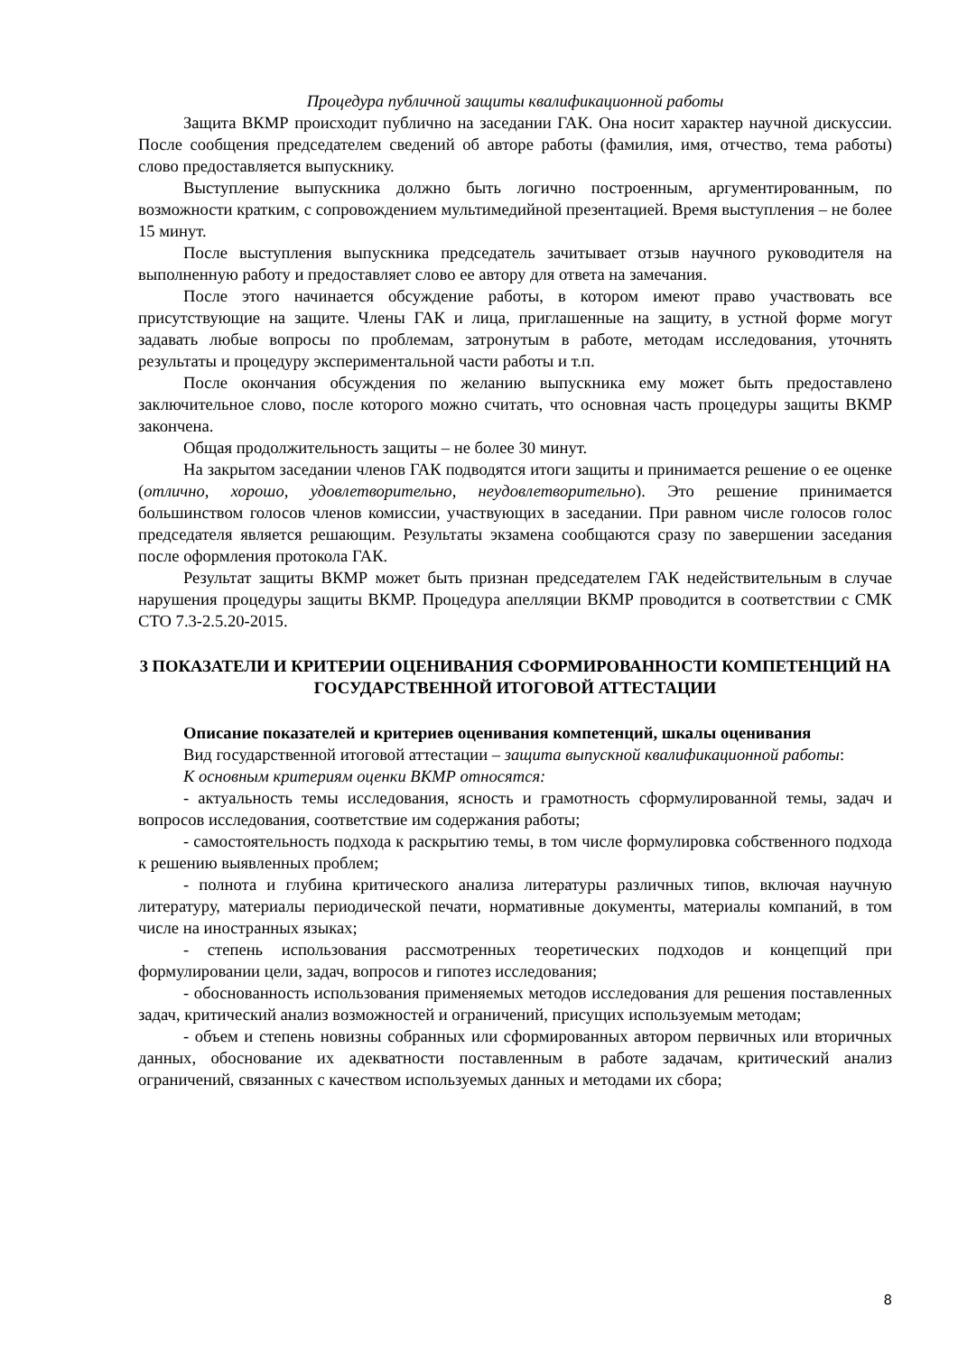Процедура публичной защиты квалификационной работы
Защита ВКМР происходит публично на заседании ГАК. Она носит характер научной дискуссии. После сообщения председателем сведений об авторе работы (фамилия, имя, отчество, тема работы) слово предоставляется выпускнику.
Выступление выпускника должно быть логично построенным, аргументированным, по возможности кратким, с сопровождением мультимедийной презентацией. Время выступления – не более 15 минут.
После выступления выпускника председатель зачитывает отзыв научного руководителя на выполненную работу и предоставляет слово ее автору для ответа на замечания.
После этого начинается обсуждение работы, в котором имеют право участвовать все присутствующие на защите. Члены ГАК и лица, приглашенные на защиту, в устной форме могут задавать любые вопросы по проблемам, затронутым в работе, методам исследования, уточнять результаты и процедуру экспериментальной части работы и т.п.
После окончания обсуждения по желанию выпускника ему может быть предоставлено заключительное слово, после которого можно считать, что основная часть процедуры защиты ВКМР закончена.
Общая продолжительность защиты – не более 30 минут.
На закрытом заседании членов ГАК подводятся итоги защиты и принимается решение о ее оценке (отлично, хорошо, удовлетворительно, неудовлетворительно). Это решение принимается большинством голосов членов комиссии, участвующих в заседании. При равном числе голосов голос председателя является решающим. Результаты экзамена сообщаются сразу по завершении заседания после оформления протокола ГАК.
Результат защиты ВКМР может быть признан председателем ГАК недействительным в случае нарушения процедуры защиты ВКМР. Процедура апелляции ВКМР проводится в соответствии с СМК СТО 7.3-2.5.20-2015.
3 ПОКАЗАТЕЛИ И КРИТЕРИИ ОЦЕНИВАНИЯ СФОРМИРОВАННОСТИ КОМПЕТЕНЦИЙ НА ГОСУДАРСТВЕННОЙ ИТОГОВОЙ АТТЕСТАЦИИ
Описание показателей и критериев оценивания компетенций, шкалы оценивания
Вид государственной итоговой аттестации – защита выпускной квалификационной работы:
К основным критериям оценки ВКМР относятся:
- актуальность темы исследования, ясность и грамотность сформулированной темы, задач и вопросов исследования, соответствие им содержания работы;
- самостоятельность подхода к раскрытию темы, в том числе формулировка собственного подхода к решению выявленных проблем;
- полнота и глубина критического анализа литературы различных типов, включая научную литературу, материалы периодической печати, нормативные документы, материалы компаний, в том числе на иностранных языках;
- степень использования рассмотренных теоретических подходов и концепций при формулировании цели, задач, вопросов и гипотез исследования;
- обоснованность использования применяемых методов исследования для решения поставленных задач, критический анализ возможностей и ограничений, присущих используемым методам;
- объем и степень новизны собранных или сформированных автором первичных или вторичных данных, обоснование их адекватности поставленным в работе задачам, критический анализ ограничений, связанных с качеством используемых данных и методами их сбора;
8